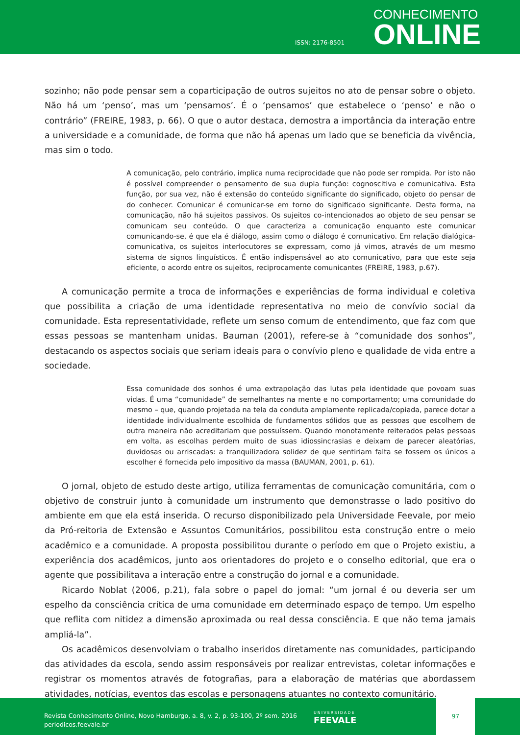ISSN: 2176-8501
CONHECIMENTO
ONLINE
sozinho; não pode pensar sem a coparticipação de outros sujeitos no ato de pensar sobre o objeto. Não há um ‘penso’, mas um ‘pensamos’. É o ‘pensamos’ que estabelece o ‘penso’ e não o contrário” (FREIRE, 1983, p. 66). O que o autor destaca, demostra a importância da interação entre a universidade e a comunidade, de forma que não há apenas um lado que se beneficia da vivência, mas sim o todo.
A comunicação, pelo contrário, implica numa reciprocidade que não pode ser rompida. Por isto não é possível compreender o pensamento de sua dupla função: cognoscitiva e comunicativa. Esta função, por sua vez, não é extensão do conteúdo significante do significado, objeto do pensar de do conhecer. Comunicar é comunicar-se em torno do significado significante. Desta forma, na comunicação, não há sujeitos passivos. Os sujeitos co-intencionados ao objeto de seu pensar se comunicam seu conteúdo. O que caracteriza a comunicação enquanto este comunicar comunicando-se, é que ela é diálogo, assim como o diálogo é comunicativo. Em relação dialógica-comunicativa, os sujeitos interlocutores se expressam, como já vimos, através de um mesmo sistema de signos linguísticos. É então indispensável ao ato comunicativo, para que este seja eficiente, o acordo entre os sujeitos, reciprocamente comunicantes (FREIRE, 1983, p.67).
A comunicação permite a troca de informações e experiências de forma individual e coletiva que possibilita a criação de uma identidade representativa no meio de convívio social da comunidade. Esta representatividade, reflete um senso comum de entendimento, que faz com que essas pessoas se mantenham unidas. Bauman (2001), refere-se à “comunidade dos sonhos”, destacando os aspectos sociais que seriam ideais para o convívio pleno e qualidade de vida entre a sociedade.
Essa comunidade dos sonhos é uma extrapolação das lutas pela identidade que povoam suas vidas. É uma “comunidade” de semelhantes na mente e no comportamento; uma comunidade do mesmo – que, quando projetada na tela da conduta amplamente replicada/copiada, parece dotar a identidade individualmente escolhida de fundamentos sólidos que as pessoas que escolhem de outra maneira não acreditariam que possuíssem. Quando monotamente reiterados pelas pessoas em volta, as escolhas perdem muito de suas idiossincrasias e deixam de parecer aleatórias, duvidosas ou arriscadas: a tranquilizadora solidez de que sentiriam falta se fossem os únicos a escolher é fornecida pelo impositivo da massa (BAUMAN, 2001, p. 61).
O jornal, objeto de estudo deste artigo, utiliza ferramentas de comunicação comunitária, com o objetivo de construir junto à comunidade um instrumento que demonstrasse o lado positivo do ambiente em que ela está inserida. O recurso disponibilizado pela Universidade Feevale, por meio da Pró-reitoria de Extensão e Assuntos Comunitários, possibilitou esta construção entre o meio acadêmico e a comunidade. A proposta possibilitou durante o período em que o Projeto existiu, a experiência dos acadêmicos, junto aos orientadores do projeto e o conselho editorial, que era o agente que possibilitava a interação entre a construção do jornal e a comunidade.
Ricardo Noblat (2006, p.21), fala sobre o papel do jornal: “um jornal é ou deveria ser um espelho da consciência crítica de uma comunidade em determinado espaço de tempo. Um espelho que reflita com nitidez a dimensão aproximada ou real dessa consciência. E que não tema jamais ampliá-la”.
Os acadêmicos desenvolviam o trabalho inseridos diretamente nas comunidades, participando das atividades da escola, sendo assim responsáveis por realizar entrevistas, coletar informações e registrar os momentos através de fotografias, para a elaboração de matérias que abordassem atividades, notícias, eventos das escolas e personagens atuantes no contexto comunitário.
Revista Conhecimento Online, Novo Hamburgo, a. 8, v. 2, p. 93-100, 2º sem. 2016
periodicos.feevale.br
UNIVERSIDADE
FEEVALE
97